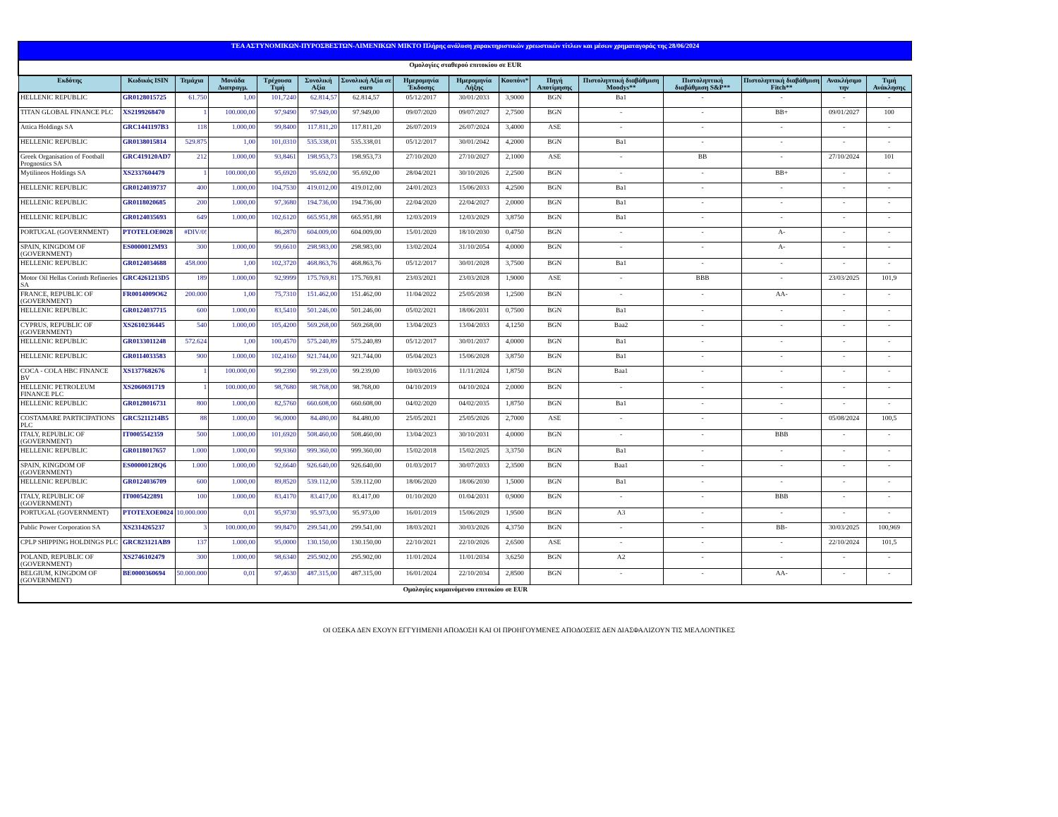| ΤΕΑ ΑΣΤΥΝΟΜΙΚΩΝ-ΠΥΡΟΣΒΕΣΤΩΝ-ΛΙΜΕΝΙΚΩΝ ΜΙΚΤΟ Πλήρης ανάλυση χαρακτηριστικών χρεωστικών τίτλων και μέσων χρηματαγοράς της 28/06/2024 | | | | | | | | | | | | | | | |
| Ομολογίες σταθερού επιτοκίου σε EUR | | | | | | | | | | | | | | | |
| Εκδότης | Κωδικός ISIN | Τεμάχια | Μονάδα Διαπραγμ. | Τρέχουσα Τιμή | Συνολική Αξία | Συνολική Αξία σε euro | Ημερομηνία Έκδοσης | Ημερομηνία Λήξης | Κουπόνι* | Πηγή Αποτίμησης | Πιστοληπτική διαβάθμιση Moodys** | Πιστοληπτική διαβάθμιση S&P** | Πιστοληπτική διαβάθμιση Fitch** | Ανακλήσιμο την | Τιμή Ανάκλησης |
| HELLENIC REPUBLIC | GR0128015725 | 61.750 | 1,00 | 101,7240 | 62.814,57 | 62.814,57 | 05/12/2017 | 30/01/2033 | 3,9000 | BGN | Ba1 | - | - | - | - |
| TITAN GLOBAL FINANCE PLC | XS2199268470 | 1 | 100.000,00 | 97,9490 | 97.949,00 | 97.949,00 | 09/07/2020 | 09/07/2027 | 2,7500 | BGN | - | - | BB+ | 09/01/2027 | 100 |
| Attica Holdings SA | GRC1441197B3 | 118 | 1.000,00 | 99,8400 | 117.811,20 | 117.811,20 | 26/07/2019 | 26/07/2024 | 3,4000 | ASE | - | - | - | - | - |
| HELLENIC REPUBLIC | GR0138015814 | 529.875 | 1,00 | 101,0310 | 535.338,01 | 535.338,01 | 05/12/2017 | 30/01/2042 | 4,2000 | BGN | Ba1 | - | - | - | - |
| Greek Organisation of Football Prognostics SA | GRC419120AD7 | 212 | 1.000,00 | 93,8461 | 198.953,73 | 198.953,73 | 27/10/2020 | 27/10/2027 | 2,1000 | ASE | - | BB | - | 27/10/2024 | 101 |
| Mytilineos Holdings SA | XS2337604479 | 1 | 100.000,00 | 95,6920 | 95.692,00 | 95.692,00 | 28/04/2021 | 30/10/2026 | 2,2500 | BGN | - | - | BB+ | - | - |
| HELLENIC REPUBLIC | GR0124039737 | 400 | 1.000,00 | 104,7530 | 419.012,00 | 419.012,00 | 24/01/2023 | 15/06/2033 | 4,2500 | BGN | Ba1 | - | - | - | - |
| HELLENIC REPUBLIC | GR0118020685 | 200 | 1.000,00 | 97,3680 | 194.736,00 | 194.736,00 | 22/04/2020 | 22/04/2027 | 2,0000 | BGN | Ba1 | - | - | - | - |
| HELLENIC REPUBLIC | GR0124035693 | 649 | 1.000,00 | 102,6120 | 665.951,88 | 665.951,88 | 12/03/2019 | 12/03/2029 | 3,8750 | BGN | Ba1 | - | - | - | - |
| PORTUGAL (GOVERNMENT) | PTOTELOE0028 | #DIV/0! | | 86,2870 | 604.009,00 | 604.009,00 | 15/01/2020 | 18/10/2030 | 0,4750 | BGN | - | - | A- | - | - |
| SPAIN, KINGDOM OF (GOVERNMENT) | ES0000012M93 | 300 | 1.000,00 | 99,6610 | 298.983,00 | 298.983,00 | 13/02/2024 | 31/10/2054 | 4,0000 | BGN | - | - | A- | - | - |
| HELLENIC REPUBLIC | GR0124034688 | 458.000 | 1,00 | 102,3720 | 468.863,76 | 468.863,76 | 05/12/2017 | 30/01/2028 | 3,7500 | BGN | Ba1 | - | - | - | - |
| Motor Oil Hellas Corinth Refineries SA | GRC4261213D5 | 189 | 1.000,00 | 92,9999 | 175.769,81 | 175.769,81 | 23/03/2021 | 23/03/2028 | 1,9000 | ASE | - | BBB | - | 23/03/2025 | 101,9 |
| FRANCE, REPUBLIC OF (GOVERNMENT) | FR0014009O62 | 200.000 | 1,00 | 75,7310 | 151.462,00 | 151.462,00 | 11/04/2022 | 25/05/2038 | 1,2500 | BGN | - | - | AA- | - | - |
| HELLENIC REPUBLIC | GR0124037715 | 600 | 1.000,00 | 83,5410 | 501.246,00 | 501.246,00 | 05/02/2021 | 18/06/2031 | 0,7500 | BGN | Ba1 | - | - | - | - |
| CYPRUS, REPUBLIC OF (GOVERNMENT) | XS2610236445 | 540 | 1.000,00 | 105,4200 | 569.268,00 | 569.268,00 | 13/04/2023 | 13/04/2033 | 4,1250 | BGN | Baa2 | - | - | - | - |
| HELLENIC REPUBLIC | GR0133011248 | 572.624 | 1,00 | 100,4570 | 575.240,89 | 575.240,89 | 05/12/2017 | 30/01/2037 | 4,0000 | BGN | Ba1 | - | - | - | - |
| HELLENIC REPUBLIC | GR0114033583 | 900 | 1.000,00 | 102,4160 | 921.744,00 | 921.744,00 | 05/04/2023 | 15/06/2028 | 3,8750 | BGN | Ba1 | - | - | - | - |
| COCA - COLA HBC FINANCE BV | XS1377682676 | 1 | 100.000,00 | 99,2390 | 99.239,00 | 99.239,00 | 10/03/2016 | 11/11/2024 | 1,8750 | BGN | Baa1 | - | - | - | - |
| HELLENIC PETROLEUM FINANCE PLC | XS2060691719 | 1 | 100.000,00 | 98,7680 | 98.768,00 | 98.768,00 | 04/10/2019 | 04/10/2024 | 2,0000 | BGN | - | - | - | - | - |
| HELLENIC REPUBLIC | GR0128016731 | 800 | 1.000,00 | 82,5760 | 660.608,00 | 660.608,00 | 04/02/2020 | 04/02/2035 | 1,8750 | BGN | Ba1 | - | - | - | - |
| COSTAMARE PARTICIPATIONS PLC | GRC5211214B5 | 88 | 1.000,00 | 96,0000 | 84.480,00 | 84.480,00 | 25/05/2021 | 25/05/2026 | 2,7000 | ASE | - | - | - | 05/08/2024 | 100,5 |
| ITALY, REPUBLIC OF (GOVERNMENT) | IT0005542359 | 500 | 1.000,00 | 101,6920 | 508.460,00 | 508.460,00 | 13/04/2023 | 30/10/2031 | 4,0000 | BGN | - | - | BBB | - | - |
| HELLENIC REPUBLIC | GR0118017657 | 1.000 | 1.000,00 | 99,9360 | 999.360,00 | 999.360,00 | 15/02/2018 | 15/02/2025 | 3,3750 | BGN | Ba1 | - | - | - | - |
| SPAIN, KINGDOM OF (GOVERNMENT) | ES00000128Q6 | 1.000 | 1.000,00 | 92,6640 | 926.640,00 | 926.640,00 | 01/03/2017 | 30/07/2033 | 2,3500 | BGN | Baa1 | - | - | - | - |
| HELLENIC REPUBLIC | GR0124036709 | 600 | 1.000,00 | 89,8520 | 539.112,00 | 539.112,00 | 18/06/2020 | 18/06/2030 | 1,5000 | BGN | Ba1 | - | - | - | - |
| ITALY, REPUBLIC OF (GOVERNMENT) | IT0005422891 | 100 | 1.000,00 | 83,4170 | 83.417,00 | 83.417,00 | 01/10/2020 | 01/04/2031 | 0,9000 | BGN | - | - | BBB | - | - |
| PORTUGAL (GOVERNMENT) | PTOTEXOE0024 | 10.000.000 | 0,01 | 95,9730 | 95.973,00 | 95.973,00 | 16/01/2019 | 15/06/2029 | 1,9500 | BGN | A3 | - | - | - | - |
| Public Power Corporation SA | XS2314265237 | 3 | 100.000,00 | 99,8470 | 299.541,00 | 299.541,00 | 18/03/2021 | 30/03/2026 | 4,3750 | BGN | - | - | BB- | 30/03/2025 | 100,969 |
| CPLP SHIPPING HOLDINGS PLC | GRC823121AB9 | 137 | 1.000,00 | 95,0000 | 130.150,00 | 130.150,00 | 22/10/2021 | 22/10/2026 | 2,6500 | ASE | - | - | - | 22/10/2024 | 101,5 |
| POLAND, REPUBLIC OF (GOVERNMENT) | XS2746102479 | 300 | 1.000,00 | 98,6340 | 295.902,00 | 295.902,00 | 11/01/2024 | 11/01/2034 | 3,6250 | BGN | A2 | - | - | - | - |
| BELGIUM, KINGDOM OF (GOVERNMENT) | BE0000360694 | 50.000.000 | 0,01 | 97,4630 | 487.315,00 | 487.315,00 | 16/01/2024 | 22/10/2034 | 2,8500 | BGN | - | - | AA- | - | - |
| Ομολογίες κυμαινόμενου επιτοκίου σε EUR | | | | | | | | | | | | | | | |
ΟΙ ΟΣΕΚΑ ΔΕΝ ΕΧΟΥΝ ΕΓΓΥΗΜΕΝΗ ΑΠΟΔΟΣΗ ΚΑΙ ΟΙ ΠΡΟΗΓΟΥΜΕΝΕΣ ΑΠΟΔΟΣΕΙΣ ΔΕΝ ΔΙΑΣΦΑΛΙΖΟΥΝ ΤΙΣ ΜΕΛΛΟΝΤΙΚΕΣ